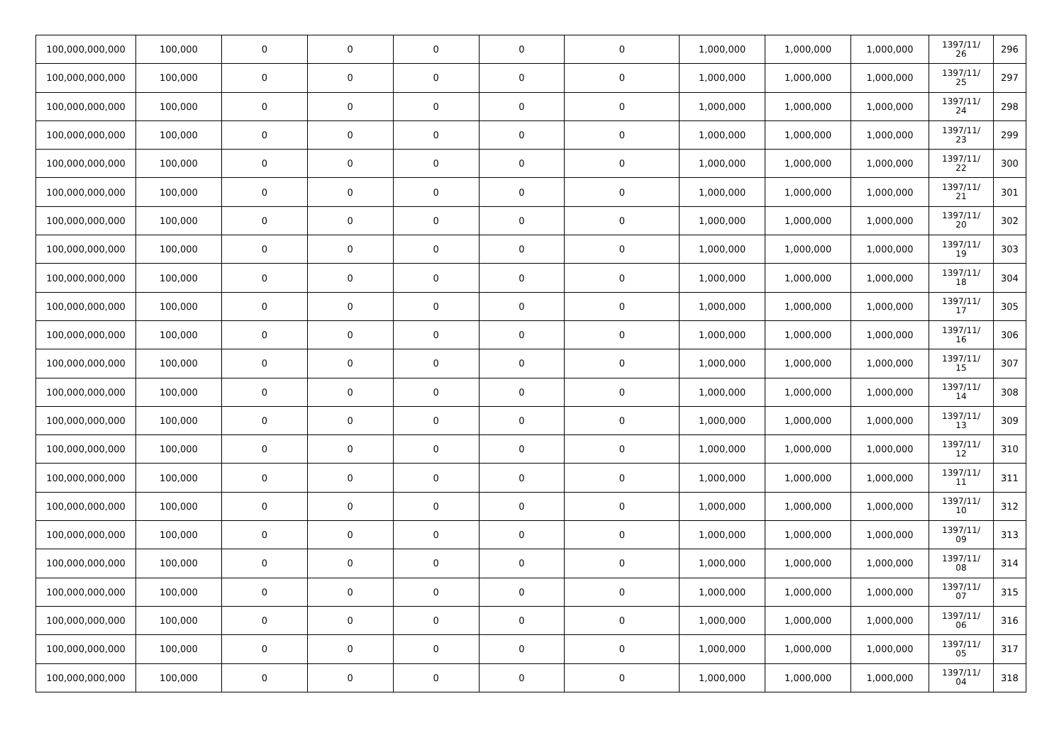| 100,000,000,000 | 100,000 | 0 | 0 | 0 | 0 | 0 | 1,000,000 | 1,000,000 | 1,000,000 | 1397/11/ 26 | 296 |
| 100,000,000,000 | 100,000 | 0 | 0 | 0 | 0 | 0 | 1,000,000 | 1,000,000 | 1,000,000 | 1397/11/ 25 | 297 |
| 100,000,000,000 | 100,000 | 0 | 0 | 0 | 0 | 0 | 1,000,000 | 1,000,000 | 1,000,000 | 1397/11/ 24 | 298 |
| 100,000,000,000 | 100,000 | 0 | 0 | 0 | 0 | 0 | 1,000,000 | 1,000,000 | 1,000,000 | 1397/11/ 23 | 299 |
| 100,000,000,000 | 100,000 | 0 | 0 | 0 | 0 | 0 | 1,000,000 | 1,000,000 | 1,000,000 | 1397/11/ 22 | 300 |
| 100,000,000,000 | 100,000 | 0 | 0 | 0 | 0 | 0 | 1,000,000 | 1,000,000 | 1,000,000 | 1397/11/ 21 | 301 |
| 100,000,000,000 | 100,000 | 0 | 0 | 0 | 0 | 0 | 1,000,000 | 1,000,000 | 1,000,000 | 1397/11/ 20 | 302 |
| 100,000,000,000 | 100,000 | 0 | 0 | 0 | 0 | 0 | 1,000,000 | 1,000,000 | 1,000,000 | 1397/11/ 19 | 303 |
| 100,000,000,000 | 100,000 | 0 | 0 | 0 | 0 | 0 | 1,000,000 | 1,000,000 | 1,000,000 | 1397/11/ 18 | 304 |
| 100,000,000,000 | 100,000 | 0 | 0 | 0 | 0 | 0 | 1,000,000 | 1,000,000 | 1,000,000 | 1397/11/ 17 | 305 |
| 100,000,000,000 | 100,000 | 0 | 0 | 0 | 0 | 0 | 1,000,000 | 1,000,000 | 1,000,000 | 1397/11/ 16 | 306 |
| 100,000,000,000 | 100,000 | 0 | 0 | 0 | 0 | 0 | 1,000,000 | 1,000,000 | 1,000,000 | 1397/11/ 15 | 307 |
| 100,000,000,000 | 100,000 | 0 | 0 | 0 | 0 | 0 | 1,000,000 | 1,000,000 | 1,000,000 | 1397/11/ 14 | 308 |
| 100,000,000,000 | 100,000 | 0 | 0 | 0 | 0 | 0 | 1,000,000 | 1,000,000 | 1,000,000 | 1397/11/ 13 | 309 |
| 100,000,000,000 | 100,000 | 0 | 0 | 0 | 0 | 0 | 1,000,000 | 1,000,000 | 1,000,000 | 1397/11/ 12 | 310 |
| 100,000,000,000 | 100,000 | 0 | 0 | 0 | 0 | 0 | 1,000,000 | 1,000,000 | 1,000,000 | 1397/11/ 11 | 311 |
| 100,000,000,000 | 100,000 | 0 | 0 | 0 | 0 | 0 | 1,000,000 | 1,000,000 | 1,000,000 | 1397/11/ 10 | 312 |
| 100,000,000,000 | 100,000 | 0 | 0 | 0 | 0 | 0 | 1,000,000 | 1,000,000 | 1,000,000 | 1397/11/ 09 | 313 |
| 100,000,000,000 | 100,000 | 0 | 0 | 0 | 0 | 0 | 1,000,000 | 1,000,000 | 1,000,000 | 1397/11/ 08 | 314 |
| 100,000,000,000 | 100,000 | 0 | 0 | 0 | 0 | 0 | 1,000,000 | 1,000,000 | 1,000,000 | 1397/11/ 07 | 315 |
| 100,000,000,000 | 100,000 | 0 | 0 | 0 | 0 | 0 | 1,000,000 | 1,000,000 | 1,000,000 | 1397/11/ 06 | 316 |
| 100,000,000,000 | 100,000 | 0 | 0 | 0 | 0 | 0 | 1,000,000 | 1,000,000 | 1,000,000 | 1397/11/ 05 | 317 |
| 100,000,000,000 | 100,000 | 0 | 0 | 0 | 0 | 0 | 1,000,000 | 1,000,000 | 1,000,000 | 1397/11/ 04 | 318 |